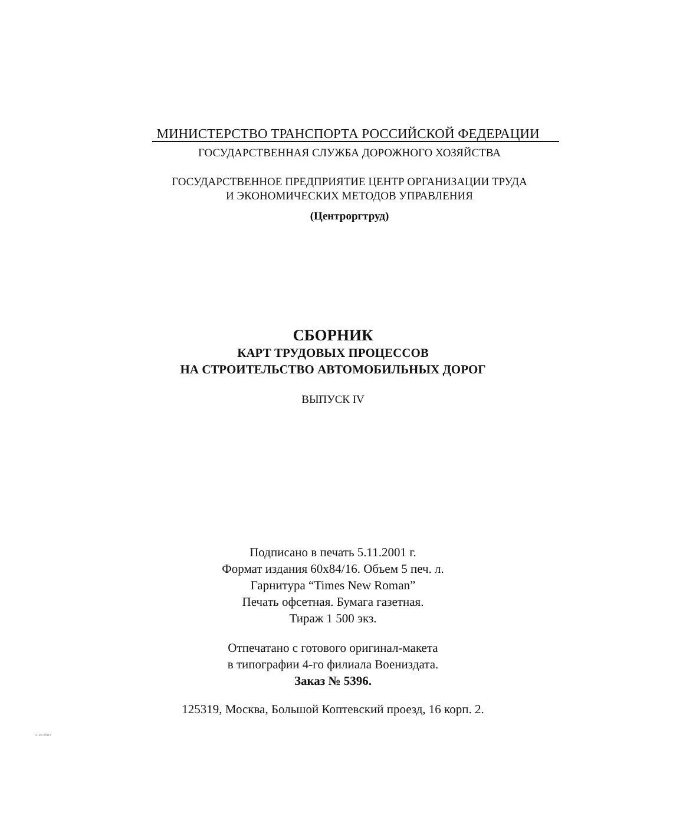МИНИСТЕРСТВО ТРАНСПОРТА РОССИЙСКОЙ ФЕДЕРАЦИИ
ГОСУДАРСТВЕННАЯ СЛУЖБА ДОРОЖНОГО ХОЗЯЙСТВА
ГОСУДАРСТВЕННОЕ ПРЕДПРИЯТИЕ ЦЕНТР ОРГАНИЗАЦИИ ТРУДА
И ЭКОНОМИЧЕСКИХ МЕТОДОВ УПРАВЛЕНИЯ
(Центроргтруд)
СБОРНИК
КАРТ ТРУДОВЫХ ПРОЦЕССОВ
НА СТРОИТЕЛЬСТВО АВТОМОБИЛЬНЫХ ДОРОГ
ВЫПУСК IV
Подписано в печать 5.11.2001 г.
Формат издания 60х84/16. Объем 5 печ. л.
Гарнитура “Times New Roman”
Печать офсетная. Бумага газетная.
Тираж 1 500 экз.
Отпечатано с готового оригинал-макета
в типографии 4-го филиала Воениздата.
Заказ № 5396.
125319, Москва, Большой Коптевский проезд, 16 корп. 2.
4.10.2001